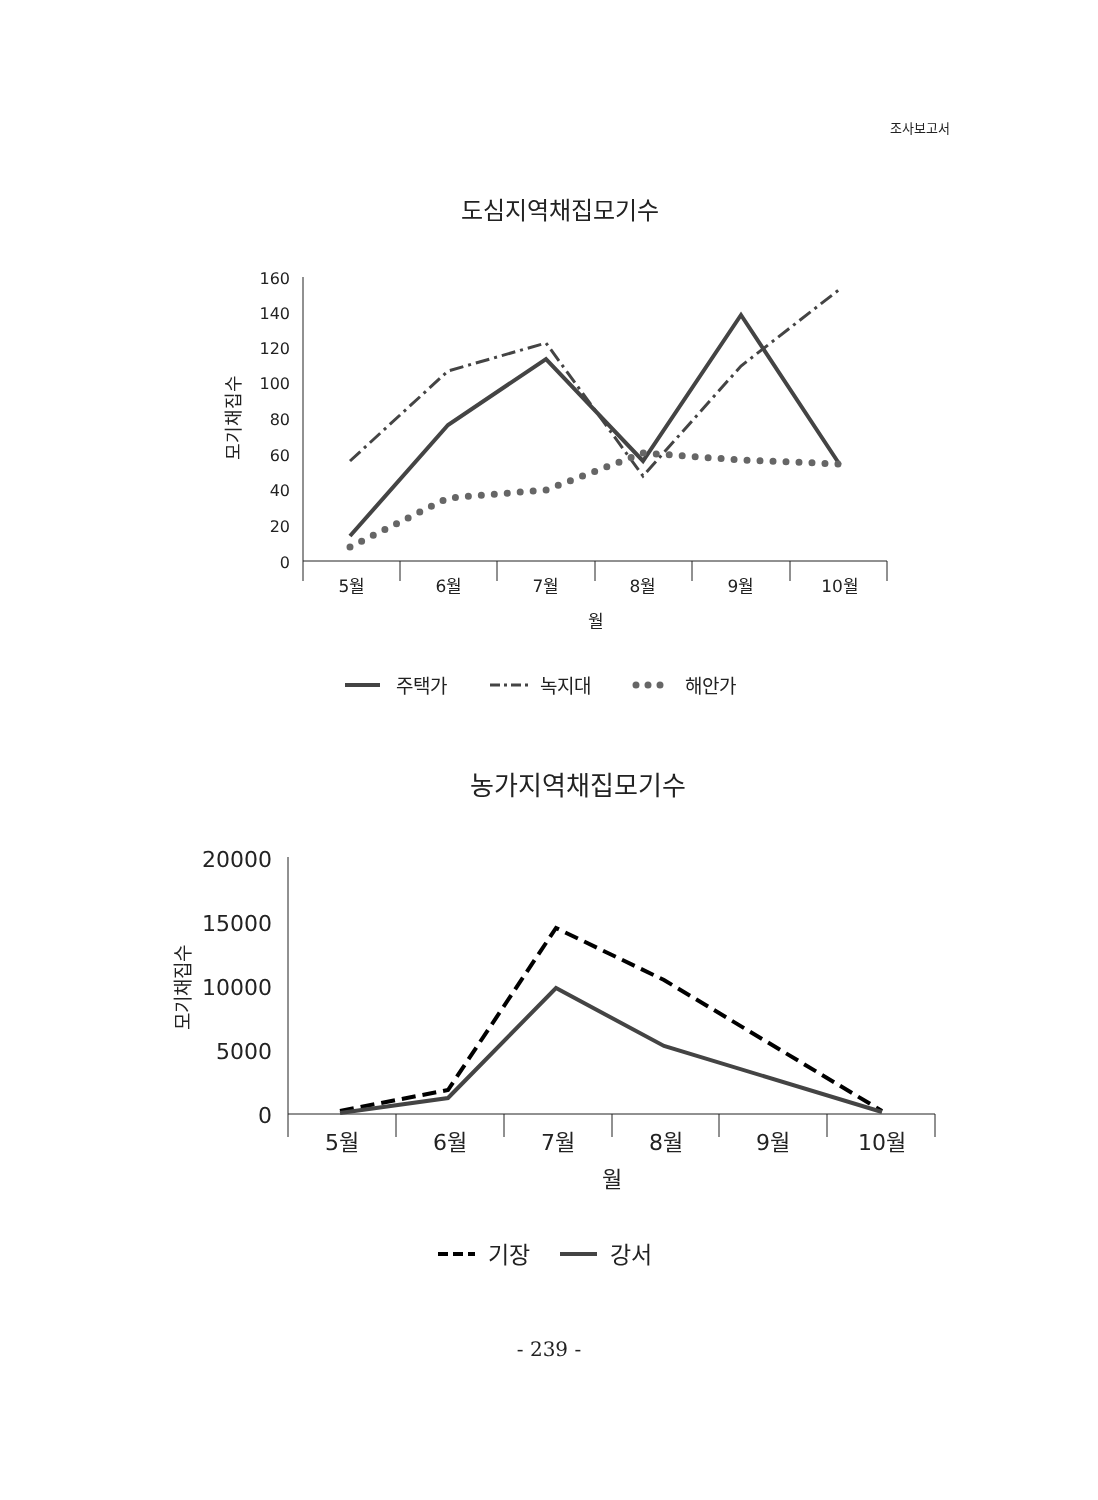조사보고서
도심지역채집모기수
160
140
120
100
80
60
40
20
0
모기채집수
5월
6월
7월
8월
9월
10월
월
주택가
녹지대
해안가
농가지역채집모기수
20000
15000
10000
5000
0
모기채집수
5월
6월
7월
8월
9월
10월
월
기장
강서
- 239 -